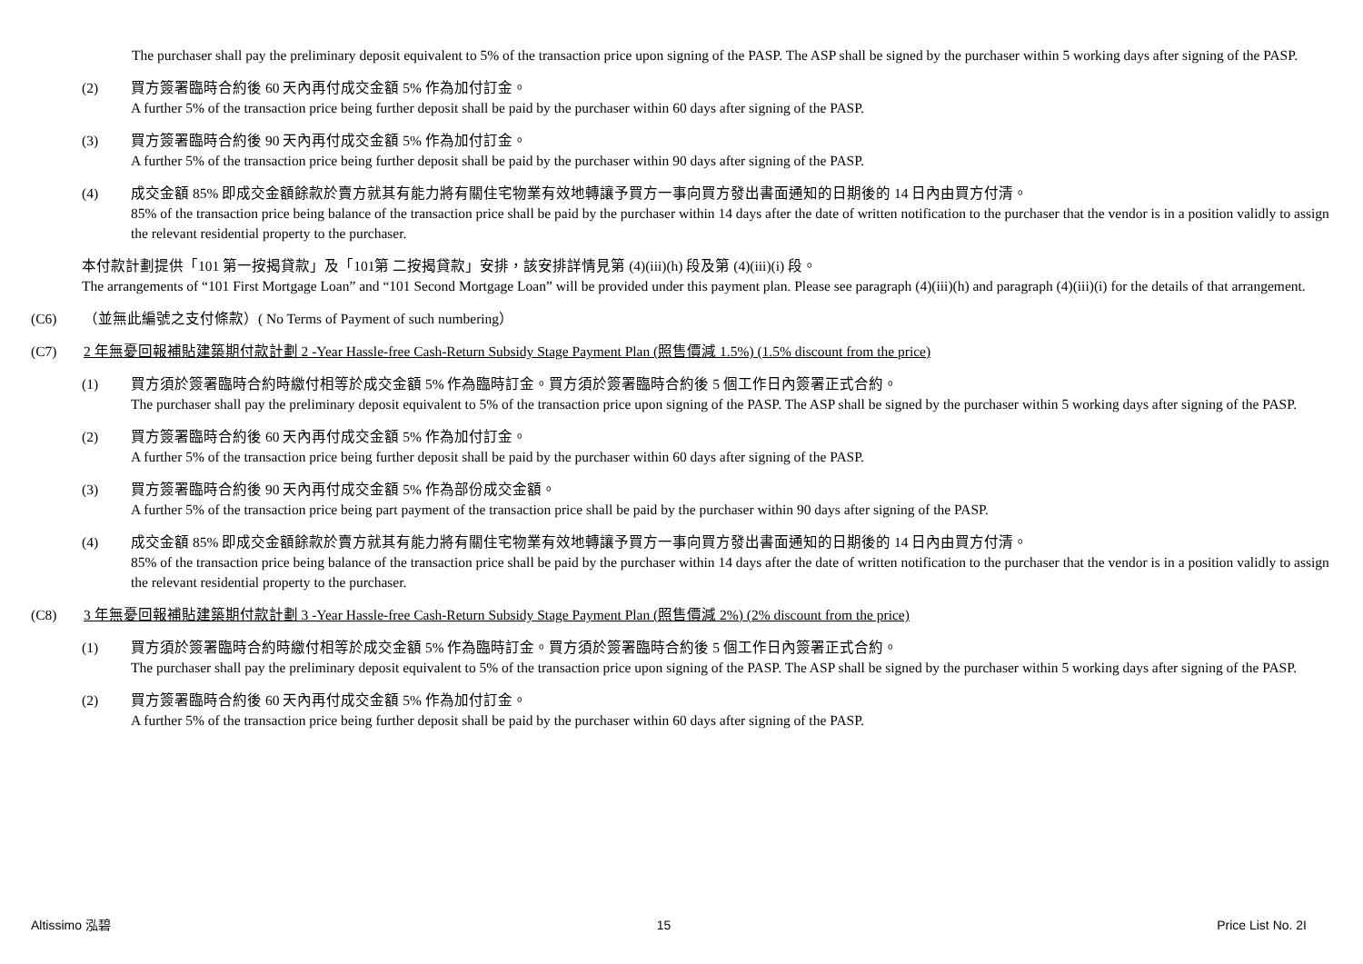The purchaser shall pay the preliminary deposit equivalent to 5% of the transaction price upon signing of the PASP. The ASP shall be signed by the purchaser within 5 working days after signing of the PASP.
(2) 買方簽署臨時合約後 60 天內再付成交金額 5% 作為加付訂金。
A further 5% of the transaction price being further deposit shall be paid by the purchaser within 60 days after signing of the PASP.
(3) 買方簽署臨時合約後 90 天內再付成交金額 5% 作為加付訂金。
A further 5% of the transaction price being further deposit shall be paid by the purchaser within 90 days after signing of the PASP.
(4) 成交金額 85% 即成交金額餘款於賣方就其有能力將有關住宅物業有效地轉讓予買方一事向買方發出書面通知的日期後的 14 日內由買方付清。
85% of the transaction price being balance of the transaction price shall be paid by the purchaser within 14 days after the date of written notification to the purchaser that the vendor is in a position validly to assign the relevant residential property to the purchaser.
本付款計劃提供「101 第一按揭貸款」及「101第 二按揭貸款」安排，該安排詳情見第 (4)(iii)(h) 段及第 (4)(iii)(i) 段。
The arrangements of “101 First Mortgage Loan” and “101 Second Mortgage Loan” will be provided under this payment plan. Please see paragraph (4)(iii)(h) and paragraph (4)(iii)(i) for the details of that arrangement.
(C6) （並無此編號之支付條款）( No Terms of Payment of such numbering）
(C7) 2 年無憂回報補貼建築期付款計劃 2 -Year Hassle-free Cash-Return Subsidy Stage Payment Plan (照售價減 1.5%) (1.5% discount from the price)
(1) 買方須於簽署臨時合約時繳付相等於成交金額 5% 作為臨時訂金。買方須於簽署臨時合約後 5 個工作日內簽署正式合約。
The purchaser shall pay the preliminary deposit equivalent to 5% of the transaction price upon signing of the PASP. The ASP shall be signed by the purchaser within 5 working days after signing of the PASP.
(2) 買方簽署臨時合約後 60 天內再付成交金額 5% 作為加付訂金。
A further 5% of the transaction price being further deposit shall be paid by the purchaser within 60 days after signing of the PASP.
(3) 買方簽署臨時合約後 90 天內再付成交金額 5% 作為部份成交金額。
A further 5% of the transaction price being part payment of the transaction price shall be paid by the purchaser within 90 days after signing of the PASP.
(4) 成交金額 85% 即成交金額餘款於賣方就其有能力將有關住宅物業有效地轉讓予買方一事向買方發出書面通知的日期後的 14 日內由買方付清。
85% of the transaction price being balance of the transaction price shall be paid by the purchaser within 14 days after the date of written notification to the purchaser that the vendor is in a position validly to assign the relevant residential property to the purchaser.
(C8) 3 年無憂回報補貼建築期付款計劃 3 -Year Hassle-free Cash-Return Subsidy Stage Payment Plan (照售價減 2%) (2% discount from the price)
(1) 買方須於簽署臨時合約時繳付相等於成交金額 5% 作為臨時訂金。買方須於簽署臨時合約後 5 個工作日內簽署正式合約。
The purchaser shall pay the preliminary deposit equivalent to 5% of the transaction price upon signing of the PASP. The ASP shall be signed by the purchaser within 5 working days after signing of the PASP.
(2) 買方簽署臨時合約後 60 天內再付成交金額 5% 作為加付訂金。
A further 5% of the transaction price being further deposit shall be paid by the purchaser within 60 days after signing of the PASP.
Altissimo 泓碧 15 Price List No. 2I